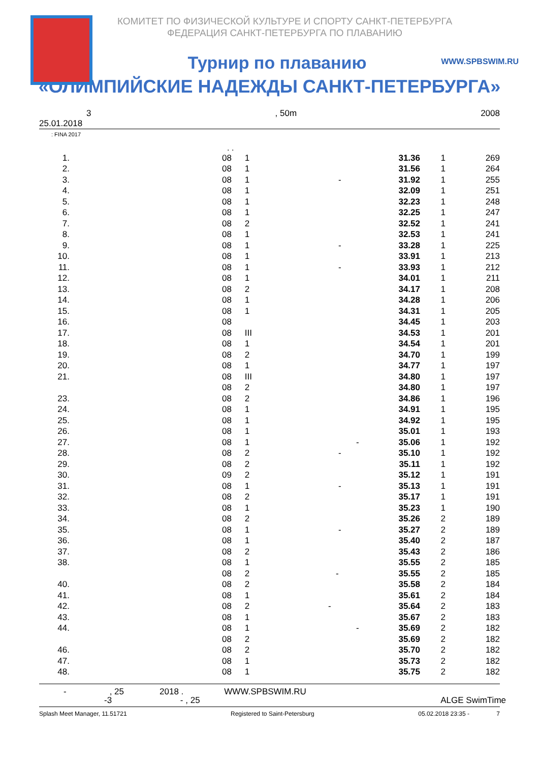КОМИТЕТ ПО ФИЗИЧЕСКОЙ КУЛЬТУРЕ И СПОРТУ САНКТ-ПЕТЕРБУРГА
ФЕДЕРАЦИЯ САНКТ-ПЕТЕРБУРГА ПО ПЛАВАНИЮ
WWW.SPBSWIM.RU
Турнир по плаванию
«ОЛИМПИЙСКИЕ НАДЕЖДЫ САНКТ-ПЕТЕРБУРГА»
3, 50m 2008
25.01.2018
: FINA 2017
. .
| 1. | | 08 | 1 | 31.36 | 1 | 269 |
| 2. | | 08 | 1 | 31.56 | 1 | 264 |
| 3. | | 08 | 1 - | 31.92 | 1 | 255 |
| 4. | | 08 | 1 | 32.09 | 1 | 251 |
| 5. | | 08 | 1 | 32.23 | 1 | 248 |
| 6. | | 08 | 1 | 32.25 | 1 | 247 |
| 7. | | 08 | 2 | 32.52 | 1 | 241 |
| 8. | | 08 | 1 | 32.53 | 1 | 241 |
| 9. | | 08 | 1 - | 33.28 | 1 | 225 |
| 10. | | 08 | 1 | 33.91 | 1 | 213 |
| 11. | | 08 | 1 - | 33.93 | 1 | 212 |
| 12. | | 08 | 1 | 34.01 | 1 | 211 |
| 13. | | 08 | 2 | 34.17 | 1 | 208 |
| 14. | | 08 | 1 | 34.28 | 1 | 206 |
| 15. | | 08 | 1 | 34.31 | 1 | 205 |
| 16. | | 08 | | 34.45 | 1 | 203 |
| 17. | | 08 | III | 34.53 | 1 | 201 |
| 18. | | 08 | 1 | 34.54 | 1 | 201 |
| 19. | | 08 | 2 | 34.70 | 1 | 199 |
| 20. | | 08 | 1 | 34.77 | 1 | 197 |
| 21. | | 08 | III | 34.80 | 1 | 197 |
| | | 08 | 2 | 34.80 | 1 | 197 |
| 23. | | 08 | 2 | 34.86 | 1 | 196 |
| 24. | | 08 | 1 | 34.91 | 1 | 195 |
| 25. | | 08 | 1 | 34.92 | 1 | 195 |
| 26. | | 08 | 1 | 35.01 | 1 | 193 |
| 27. | | 08 | 1 - | 35.06 | 1 | 192 |
| 28. | | 08 | 2 - | 35.10 | 1 | 192 |
| 29. | | 08 | 2 | 35.11 | 1 | 192 |
| 30. | | 09 | 2 | 35.12 | 1 | 191 |
| 31. | | 08 | 1 - | 35.13 | 1 | 191 |
| 32. | | 08 | 2 | 35.17 | 1 | 191 |
| 33. | | 08 | 1 | 35.23 | 1 | 190 |
| 34. | | 08 | 2 | 35.26 | 2 | 189 |
| 35. | | 08 | 1 - | 35.27 | 2 | 189 |
| 36. | | 08 | 1 | 35.40 | 2 | 187 |
| 37. | | 08 | 2 | 35.43 | 2 | 186 |
| 38. | | 08 | 1 | 35.55 | 2 | 185 |
| | | 08 | 2 - | 35.55 | 2 | 185 |
| 40. | | 08 | 2 | 35.58 | 2 | 184 |
| 41. | | 08 | 1 | 35.61 | 2 | 184 |
| 42. | | 08 | 2 - | 35.64 | 2 | 183 |
| 43. | | 08 | 1 | 35.67 | 2 | 183 |
| 44. | | 08 | 1 - | 35.69 | 2 | 182 |
| | | 08 | 2 | 35.69 | 2 | 182 |
| 46. | | 08 | 2 | 35.70 | 2 | 182 |
| 47. | | 08 | 1 | 35.73 | 2 | 182 |
| 48. | | 08 | 1 | 35.75 | 2 | 182 |
-, 25 2018 . WWW.SPBSWIM.RU
-3 - , 25 ALGE SwimTime
Splash Meet Manager, 11.51721 Registered to Saint-Petersburg 05.02.2018 23:35 - 7